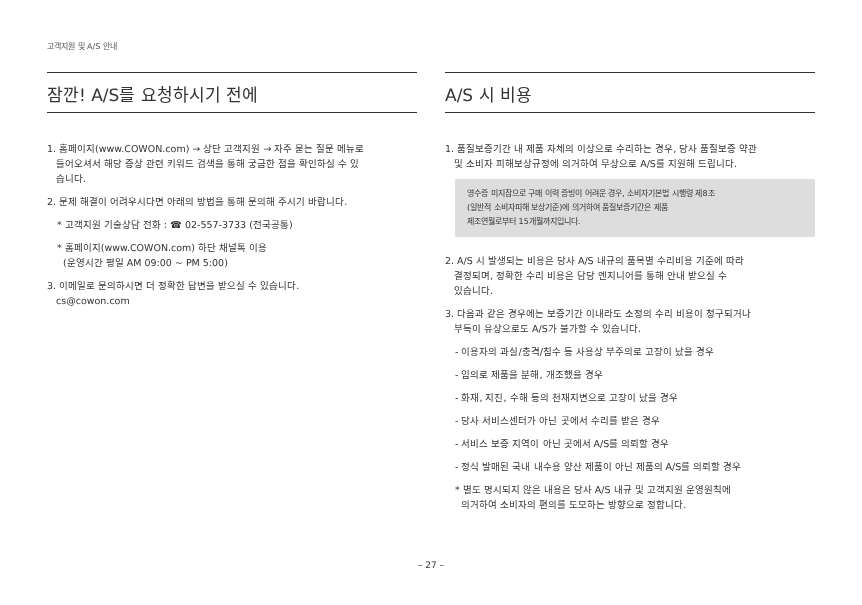고객지원 및 A/S 안내
잠깐! A/S를 요청하시기 전에
1. 홈페이지(www.COWON.com) → 상단 고객지원 → 자주 묻는 질문 메뉴로
들어오셔서 해당 증상 관련 키워드 검색을 통해 궁금한 점을 확인하실 수 있
습니다.
2. 문제 해결이 어려우시다면 아래의 방법을 통해 문의해 주시기 바랍니다.
* 고객지원 기술상담 전화 : ☎ 02-557-3733 (전국공통)
* 홈페이지(www.COWON.com) 하단 채널톡 이용
(운영시간 평일 AM 09:00 ~ PM 5:00)
3. 이메일로 문의하시면 더 정확한 답변을 받으실 수 있습니다.
cs@cowon.com
A/S 시 비용
1. 품질보증기간 내 제품 자체의 이상으로 수리하는 경우, 당사 품질보증 약관
및 소비자 피해보상규정에 의거하여 무상으로 A/S를 지원해 드립니다.
영수증 미지참으로 구매 이력 증빙이 어려운 경우, 소비자기본법 시행령 제8조
(일반적 소비자피해 보상기준)에 의거하여 품질보증기간은 제품
제조연월로부터 15개월까지입니다.
2. A/S 시 발생되는 비용은 당사 A/S 내규의 품목별 수리비용 기준에 따라
결정되며, 정확한 수리 비용은 담당 엔지니어를 통해 안내 받으실 수
있습니다.
3. 다음과 같은 경우에는 보증기간 이내라도 소정의 수리 비용이 청구되거나
부득이 유상으로도 A/S가 불가할 수 있습니다.
- 이용자의 과실/충격/침수 등 사용상 부주의로 고장이 났을 경우
- 임의로 제품을 분해, 개조했을 경우
- 화재, 지진, 수해 등의 천재지변으로 고장이 났을 경우
- 당사 서비스센터가 아닌 곳에서 수리를 받은 경우
- 서비스 보증 지역이 아닌 곳에서 A/S를 의뢰할 경우
- 정식 발매된 국내 내수용 양산 제품이 아닌 제품의 A/S를 의뢰할 경우
* 별도 명시되지 않은 내용은 당사 A/S 내규 및 고객지원 운영원칙에
의거하여 소비자의 편의를 도모하는 방향으로 정합니다.
– 27 –